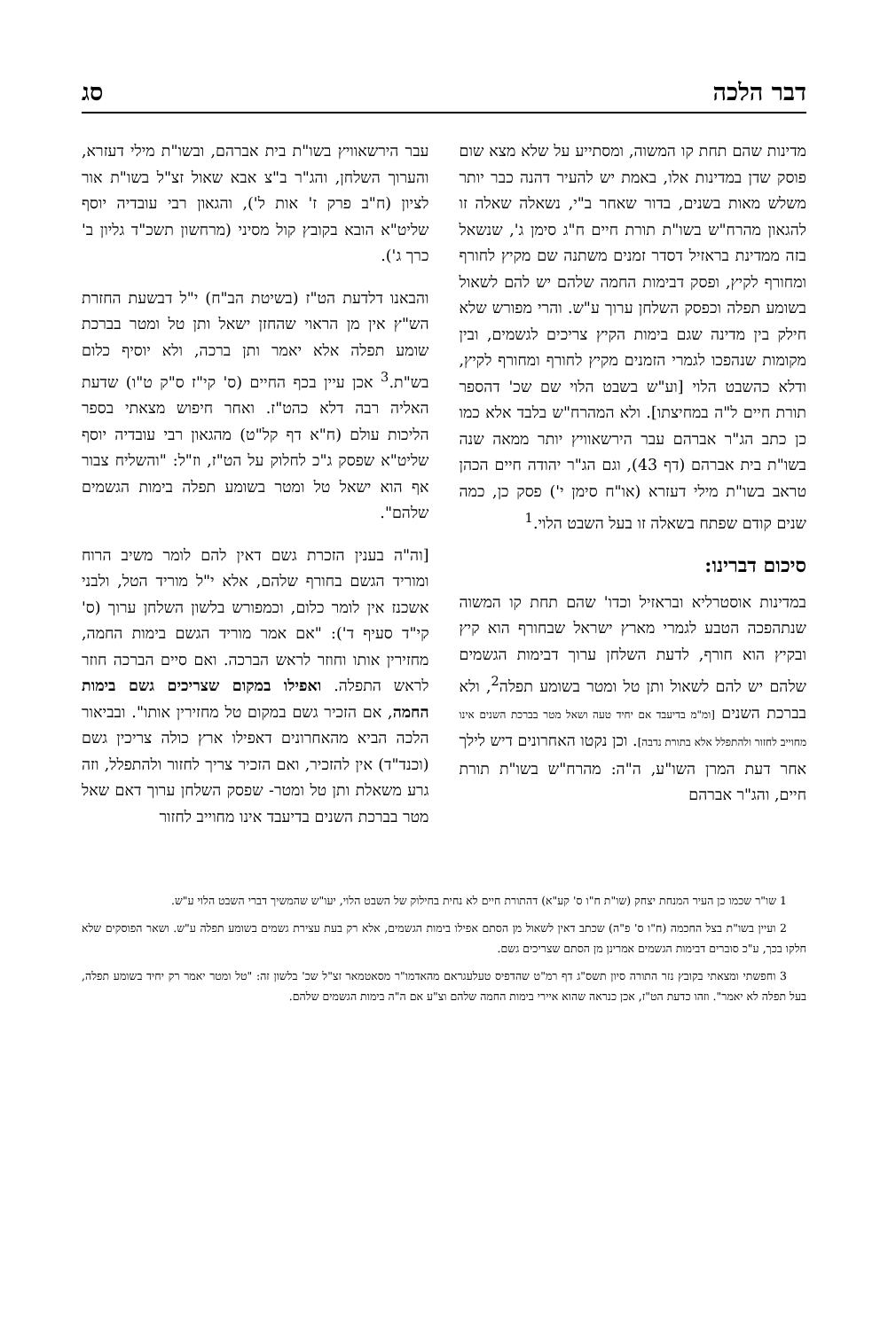דבר הלכה סג
מדינות שהם תחת קו המשוה, ומסתייע על שלא מצא שום פוסק שדן במדינות אלו, באמת יש להעיר דהנה כבר יותר משלש מאות בשנים, בדור שאחר ב"י, נשאלה שאלה זו להגאון מהרח"ש בשו"ת תורת חיים ח"ג סימן ג', שנשאל בזה ממדינת בראזיל דסדר זמנים משתנה שם מקיץ לחורף ומחורף לקיץ, ופסק דבימות החמה שלהם יש להם לשאול בשומע תפלה וכפסק השלחן ערוך ע"ש. והרי מפורש שלא חילק בין מדינה שגם בימות הקיץ צריכים לגשמים, ובין מקומות שנהפכו לגמרי הזמנים מקיץ לחורף ומחורף לקיץ, ודלא כהשבט הלוי [וע"ש בשבט הלוי שם שכ' דהספר תורת חיים ל"ה במחיצתו]. ולא המהרח"ש בלבד אלא כמו כן כתב הג"ר אברהם עבר הירשאוויץ יותר ממאה שנה בשו"ת בית אברהם (דף 43), וגם הג"ר יהודה חיים הכהן טראב בשו"ת מילי דעזרא (או"ח סימן י') פסק כן, כמה שנים קודם שפתח בשאלה זו בעל השבט הלוי.<sup>1</sup>
סיכום דברינו:
במדינות אוסטרליא ובראזיל וכדו' שהם תחת קו המשוה שנתהפכה הטבע לגמרי מארץ ישראל שבחורף הוא קיץ ובקיץ הוא חורף, לדעת השלחן ערוך דבימות הגשמים שלהם יש להם לשאול ותן טל ומטר בשומע תפלה<sup>2</sup>, ולא בברכת השנים [ומ"מ בדיעבד אם יחיד טעה ושאל מטר בברכת השנים אינו מחוייב לחזור ולהתפלל אלא בתורת נדבה]. וכן נקטו האחרונים דיש לילך אחר דעת המרן השו"ע, ה"ה: מהרח"ש בשו"ת תורת חיים, והג"ר אברהם
עבר הירשאוויץ בשו"ת בית אברהם, ובשו"ת מילי דעזרא, והערוך השלחן, והג"ר ב"צ אבא שאול זצ"ל בשו"ת אור לציון (ח"ב פרק ז' אות ל'), והגאון רבי עובדיה יוסף שליט"א הובא בקובץ קול מסיני (מרחשון תשכ"ד גליון ב' כרך ג').
והבאנו דלדעת הט"ז (בשיטת הב"ח) י"ל דבשעת החזרת הש"ץ אין מן הראוי שהחזן ישאל ותן טל ומטר בברכת שומע תפלה אלא יאמר ותן ברכה, ולא יוסיף כלום בש"ת.<sup>3</sup> אכן עיין בכף החיים (ס' קי"ז ס"ק ט"ו) שדעת האליה רבה דלא כהט"ז. ואחר חיפוש מצאתי בספר הליכות עולם (ח"א דף קל"ט) מהגאון רבי עובדיה יוסף שליט"א שפסק ג"כ לחלוק על הט"ז, וז"ל: "והשליח צבור אף הוא ישאל טל ומטר בשומע תפלה בימות הגשמים שלהם".
[וה"ה בענין הזכרת גשם דאין להם לומר משיב הרוח ומוריד הגשם בחורף שלהם, אלא י"ל מוריד הטל, ולבני אשכנז אין לומר כלום, וכמפורש בלשון השלחן ערוך (ס' קי"ד סעיף ד'): "אם אמר מוריד הגשם בימות החמה, מחזירין אותו וחוזר לראש הברכה. ואם סיים הברכה חוזר לראש התפלה. ואפילו במקום שצריכים גשם בימות החמה, אם הזכיר גשם במקום טל מחזירין אותו". ובביאור הלכה הביא מהאחרונים דאפילו ארץ כולה צריכין גשם (וכנד"ד) אין להזכיר, ואם הזכיר צריך לחזור ולהתפלל, וזה גרע משאלת ותן טל ומטר- שפסק השלחן ערוך דאם שאל מטר בברכת השנים בדיעבד אינו מחוייב לחזור
1 שו"ר שכמו כן העיר המנחת יצחק (שו"ת ח"ו ס' קע"א) דהתורת חיים לא נחית בחילוק של השבט הלוי, יעו"ש שהמשיך דברי השבט הלוי ע"ש.
2 ועיין בשו"ת בצל החכמה (ח"ו ס' פ"ה) שכתב דאין לשאול מן הסתם אפילו בימות הגשמים, אלא רק בעת עצירת גשמים בשומע תפלה ע"ש. ושאר הפוסקים שלא חלקו בכך, ע"כ סוברים דבימות הגשמים אמרינן מן הסתם שצריכים גשם.
3 וחפשתי ומצאתי בקובץ נזר התורה סיון תשס"ג דף רמ"ט שהדפיס טעלעגראם מהאדמו"ר מסאטמאר זצ"ל שכ' בלשון זה: "טל ומטר יאמר רק יחיד בשומע תפלה, בעל תפלה לא יאמר". וזהו כדעת הט"ז, אכן כנראה שהוא איירי בימות החמה שלהם וצ"ע אם ה"ה בימות הגשמים שלהם.